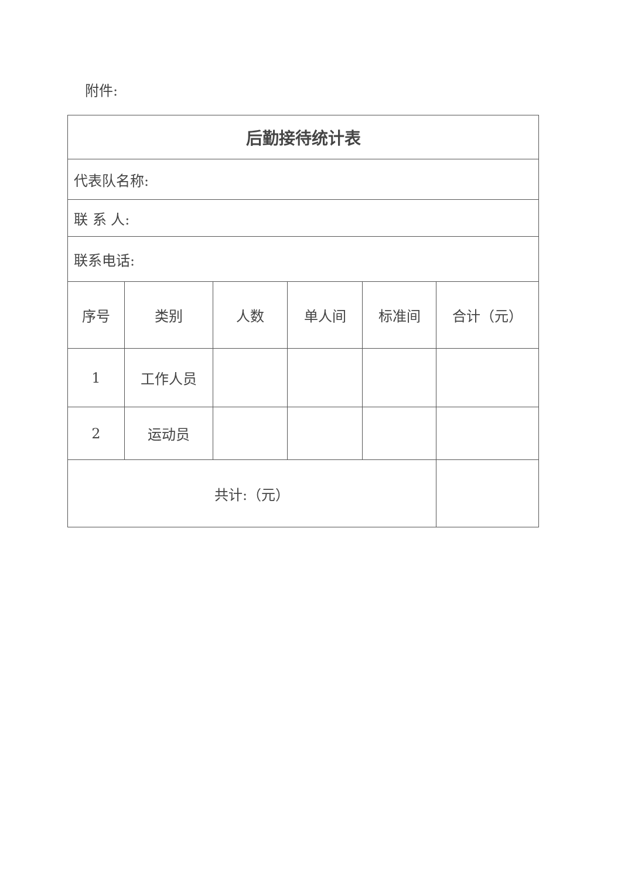附件:
| 后勤接待统计表 | | | | | |
| --- | --- | --- | --- | --- | --- |
| 代表队名称: | | | | | |
| 联 系 人: | | | | | |
| 联系电话: | | | | | |
| 序号 | 类别 | 人数 | 单人间 | 标准间 | 合计（元） |
| 1 | 工作人员 | | | | |
| 2 | 运动员 | | | | |
| 共计:（元） | | | | | |